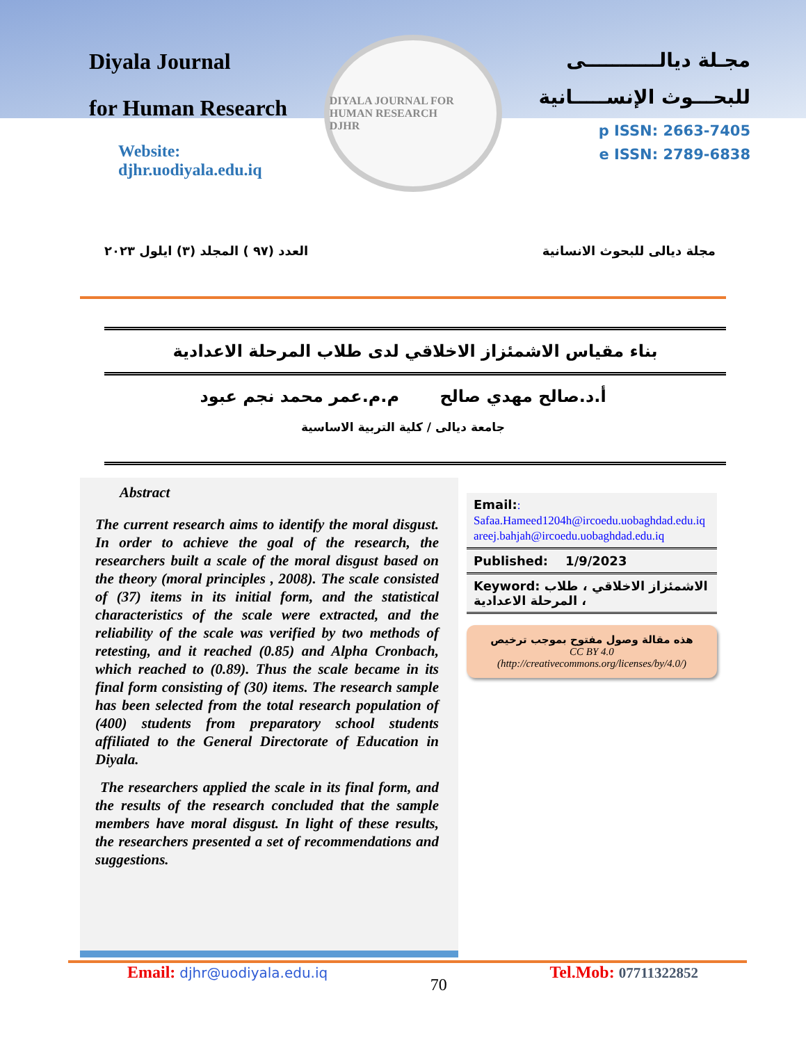Diyala Journal
for Human Research
Website:
djhr.uodiyala.edu.iq
DIYALA JOURNAL FOR HUMAN RESEARCH
DJHR
مجـلة ديالـــــــــــى
للبحـــوث الإنســـــانية
p ISSN: 2663-7405
e ISSN: 2789-6838
العدد (٩٧ ) المجلد (٣) ايلول ٢٠٢٣ مجلة ديالى للبحوث الانسانية
بناء مقياس الاشمئزاز الاخلاقي لدى طلاب المرحلة الاعدادية
أ.د.صالح مهدي صالح م.م.عمر محمد نجم عبود
جامعة ديالى / كلية التربية الاساسية
Abstract
The current research aims to identify the moral disgust. In order to achieve the goal of the research, the researchers built a scale of the moral disgust based on the theory (moral principles , 2008). The scale consisted of (37) items in its initial form, and the statistical characteristics of the scale were extracted, and the reliability of the scale was verified by two methods of retesting, and it reached (0.85) and Alpha Cronbach, which reached to (0.89). Thus the scale became in its final form consisting of (30) items. The research sample has been selected from the total research population of (400) students from preparatory school students affiliated to the General Directorate of Education in Diyala.
The researchers applied the scale in its final form, and the results of the research concluded that the sample members have moral disgust. In light of these results, the researchers presented a set of recommendations and suggestions.
Email::
Safaa.Hameed1204h@ircoedu.uobaghdad.edu.iq
areej.bahjah@ircoedu.uobaghdad.edu.iq
Published: 1/9/2023
Keyword: الاشمئزاز الاخلاقي ، طلاب ، المرحلة الاعدادية
هذه مقالة وصول مفتوح بموجب ترخيص
CC BY 4.0
(http://creativecommons.org/licenses/by/4.0/)
Email: djhr@uodiyala.edu.iq 70 Tel.Mob: 07711322852